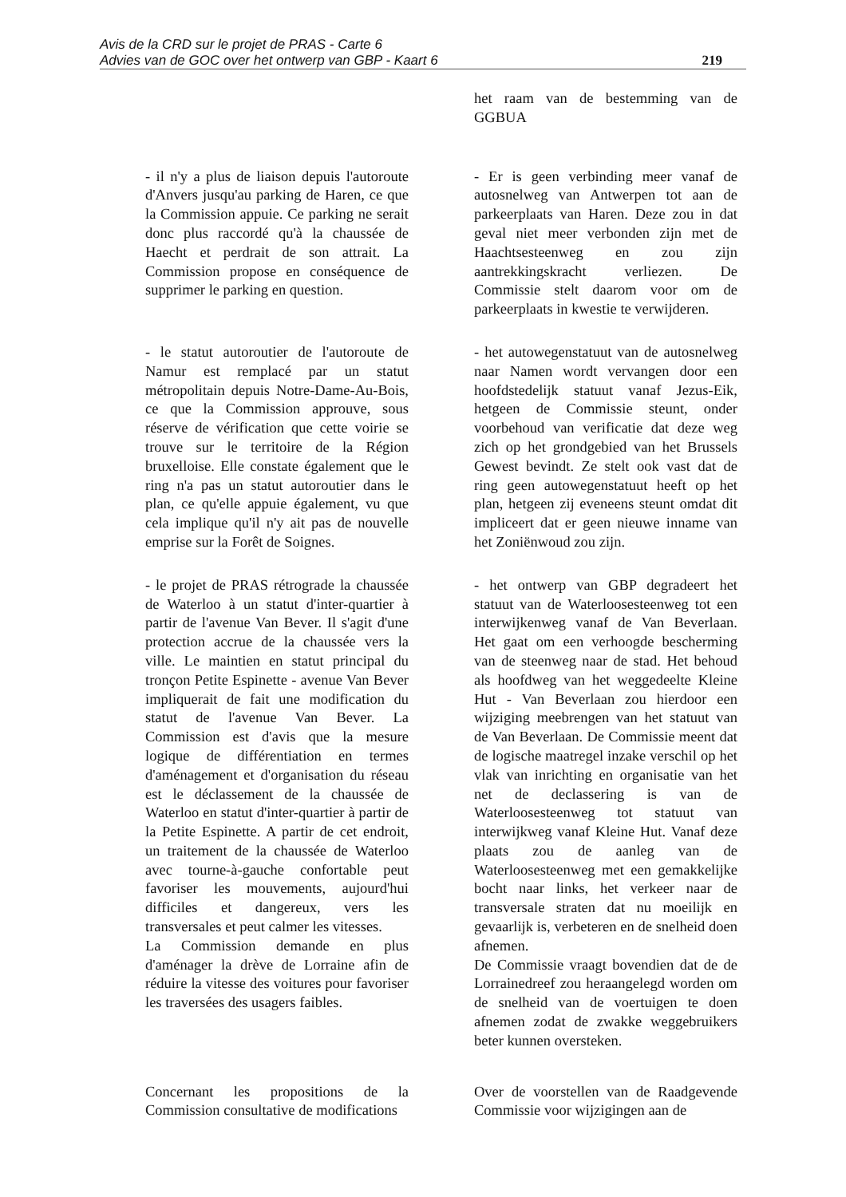Avis de la CRD sur le projet de PRAS - Carte 6
Advies van de GOC over het ontwerp van GBP - Kaart 6
219
het raam van de bestemming van de GGBUA
- il n'y a plus de liaison depuis l'autoroute d'Anvers jusqu'au parking de Haren, ce que la Commission appuie. Ce parking ne serait donc plus raccordé qu'à la chaussée de Haecht et perdrait de son attrait. La Commission propose en conséquence de supprimer le parking en question.
- Er is geen verbinding meer vanaf de autosnelweg van Antwerpen tot aan de parkeerplaats van Haren. Deze zou in dat geval niet meer verbonden zijn met de Haachtsesteenweg en zou zijn aantrekkingskracht verliezen. De Commissie stelt daarom voor om de parkeerplaats in kwestie te verwijderen.
- le statut autoroutier de l'autoroute de Namur est remplacé par un statut métropolitain depuis Notre-Dame-Au-Bois, ce que la Commission approuve, sous réserve de vérification que cette voirie se trouve sur le territoire de la Région bruxelloise. Elle constate également que le ring n'a pas un statut autoroutier dans le plan, ce qu'elle appuie également, vu que cela implique qu'il n'y ait pas de nouvelle emprise sur la Forêt de Soignes.
- het autowegenstatuut van de autosnelweg naar Namen wordt vervangen door een hoofdstedelijk statuut vanaf Jezus-Eik, hetgeen de Commissie steunt, onder voorbehoud van verificatie dat deze weg zich op het grondgebied van het Brussels Gewest bevindt. Ze stelt ook vast dat de ring geen autowegenstatuut heeft op het plan, hetgeen zij eveneens steunt omdat dit impliceert dat er geen nieuwe inname van het Zoniënwoud zou zijn.
- le projet de PRAS rétrograde la chaussée de Waterloo à un statut d'inter-quartier à partir de l'avenue Van Bever. Il s'agit d'une protection accrue de la chaussée vers la ville. Le maintien en statut principal du tronçon Petite Espinette - avenue Van Bever impliquerait de fait une modification du statut de l'avenue Van Bever. La Commission est d'avis que la mesure logique de différentiation en termes d'aménagement et d'organisation du réseau est le déclassement de la chaussée de Waterloo en statut d'inter-quartier à partir de la Petite Espinette. A partir de cet endroit, un traitement de la chaussée de Waterloo avec tourne-à-gauche confortable peut favoriser les mouvements, aujourd'hui difficiles et dangereux, vers les transversales et peut calmer les vitesses.
La Commission demande en plus d'aménager la drève de Lorraine afin de réduire la vitesse des voitures pour favoriser les traversées des usagers faibles.
- het ontwerp van GBP degradeert het statuut van de Waterloosesteenweg tot een interwijkenweg vanaf de Van Beverlaan. Het gaat om een verhoogde bescherming van de steenweg naar de stad. Het behoud als hoofdweg van het weggedeelte Kleine Hut - Van Beverlaan zou hierdoor een wijziging meebrengen van het statuut van de Van Beverlaan. De Commissie meent dat de logische maatregel inzake verschil op het vlak van inrichting en organisatie van het net de declassering is van de Waterloosesteenweg tot statuut van interwijkweg vanaf Kleine Hut. Vanaf deze plaats zou de aanleg van de Waterloosesteenweg met een gemakkelijke bocht naar links, het verkeer naar de transversale straten dat nu moeilijk en gevaarlijk is, verbeteren en de snelheid doen afnemen.
De Commissie vraagt bovendien dat de de Lorrainedreef zou heraangelegd worden om de snelheid van de voertuigen te doen afnemen zodat de zwakke weggebruikers beter kunnen oversteken.
Concernant les propositions de la Commission consultative de modifications
Over de voorstellen van de Raadgevende Commissie voor wijzigingen aan de